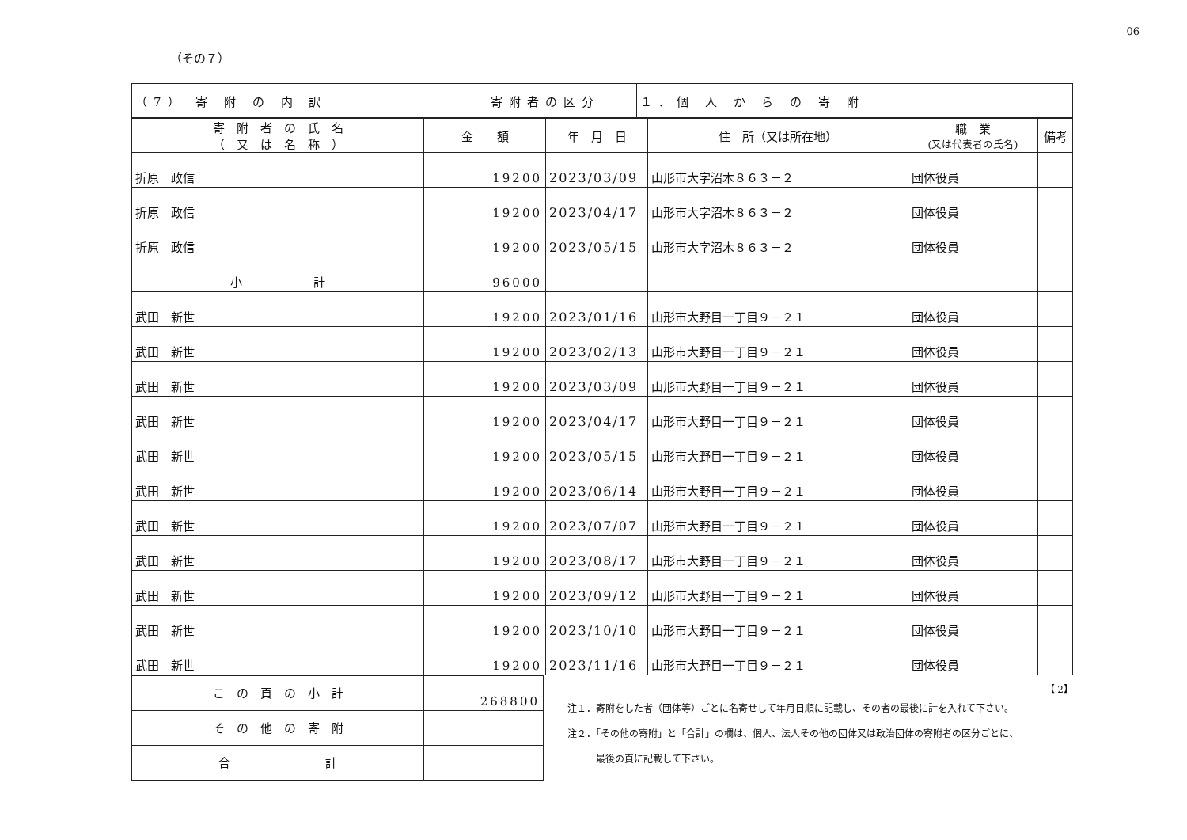06
（その７）
| （7） 寄 附 の 内 訳 | 寄附者の区分 | １．個 人 か ら の 寄 附 |
| 寄 附 者 の 氏 名 （ 又 は 名 称 ） | 金 額 | 年 月 日 | 住 所（又は所在地） | 職 業 (又は代表者の氏名) | 備考 |
| --- | --- | --- | --- | --- | --- |
| 折原 政信 | 19200 | 2023/03/09 | 山形市大字沼木８６３－２ | 団体役員 | |
| 折原 政信 | 19200 | 2023/04/17 | 山形市大字沼木８６３－２ | 団体役員 | |
| 折原 政信 | 19200 | 2023/05/15 | 山形市大字沼木８６３－２ | 団体役員 | |
| 小 計 | 96000 | | | | |
| 武田 新世 | 19200 | 2023/01/16 | 山形市大野目一丁目９－２１ | 団体役員 | |
| 武田 新世 | 19200 | 2023/02/13 | 山形市大野目一丁目９－２１ | 団体役員 | |
| 武田 新世 | 19200 | 2023/03/09 | 山形市大野目一丁目９－２１ | 団体役員 | |
| 武田 新世 | 19200 | 2023/04/17 | 山形市大野目一丁目９－２１ | 団体役員 | |
| 武田 新世 | 19200 | 2023/05/15 | 山形市大野目一丁目９－２１ | 団体役員 | |
| 武田 新世 | 19200 | 2023/06/14 | 山形市大野目一丁目９－２１ | 団体役員 | |
| 武田 新世 | 19200 | 2023/07/07 | 山形市大野目一丁目９－２１ | 団体役員 | |
| 武田 新世 | 19200 | 2023/08/17 | 山形市大野目一丁目９－２１ | 団体役員 | |
| 武田 新世 | 19200 | 2023/09/12 | 山形市大野目一丁目９－２１ | 団体役員 | |
| 武田 新世 | 19200 | 2023/10/10 | 山形市大野目一丁目９－２１ | 団体役員 | |
| 武田 新世 | 19200 | 2023/11/16 | 山形市大野目一丁目９－２１ | 団体役員 | |
| こ の 頁 の 小 計 | 268800 |
| そ の 他 の 寄 附 | |
| 合 計 | |
【 2】
注１．寄附をした者（団体等）ごとに名寄せして年月日順に記載し、その者の最後に計を入れて下さい。
注２．「その他の寄附」と「合計」の欄は、個人、法人その他の団体又は政治団体の寄附者の区分ごとに、
　　　最後の頁に記載して下さい。